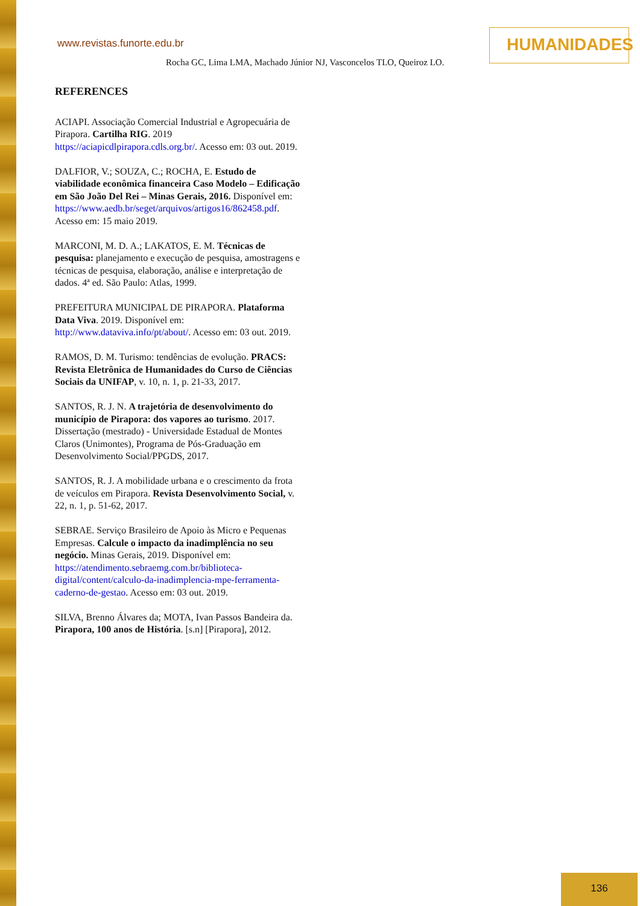www.revistas.funorte.edu.br
HUMANIDADES
Rocha GC, Lima LMA, Machado Júnior NJ, Vasconcelos TLO, Queiroz LO.
REFERENCES
ACIAPI. Associação Comercial Industrial e Agropecuária de Pirapora. Cartilha RIG. 2019 https://aciapicdlpirapora.cdls.org.br/. Acesso em: 03 out. 2019.
DALFIOR, V.; SOUZA, C.; ROCHA, E. Estudo de viabilidade econômica financeira Caso Modelo – Edificação em São João Del Rei – Minas Gerais, 2016. Disponível em: https://www.aedb.br/seget/arquivos/artigos16/862458.pdf. Acesso em: 15 maio 2019.
MARCONI, M. D. A.; LAKATOS, E. M. Técnicas de pesquisa: planejamento e execução de pesquisa, amostragens e técnicas de pesquisa, elaboração, análise e interpretação de dados. 4ª ed. São Paulo: Atlas, 1999.
PREFEITURA MUNICIPAL DE PIRAPORA. Plataforma Data Viva. 2019. Disponível em: http://www.dataviva.info/pt/about/. Acesso em: 03 out. 2019.
RAMOS, D. M. Turismo: tendências de evolução. PRACS: Revista Eletrônica de Humanidades do Curso de Ciências Sociais da UNIFAP, v. 10, n. 1, p. 21-33, 2017.
SANTOS, R. J. N. A trajetória de desenvolvimento do município de Pirapora: dos vapores ao turismo. 2017. Dissertação (mestrado) - Universidade Estadual de Montes Claros (Unimontes), Programa de Pós-Graduação em Desenvolvimento Social/PPGDS, 2017.
SANTOS, R. J. A mobilidade urbana e o crescimento da frota de veículos em Pirapora. Revista Desenvolvimento Social, v. 22, n. 1, p. 51-62, 2017.
SEBRAE. Serviço Brasileiro de Apoio às Micro e Pequenas Empresas. Calcule o impacto da inadimplência no seu negócio. Minas Gerais, 2019. Disponível em: https://atendimento.sebraemg.com.br/biblioteca-digital/content/calculo-da-inadimplencia-mpe-ferramenta-caderno-de-gestao. Acesso em: 03 out. 2019.
SILVA, Brenno Álvares da; MOTA, Ivan Passos Bandeira da. Pirapora, 100 anos de História. [s.n] [Pirapora], 2012.
136